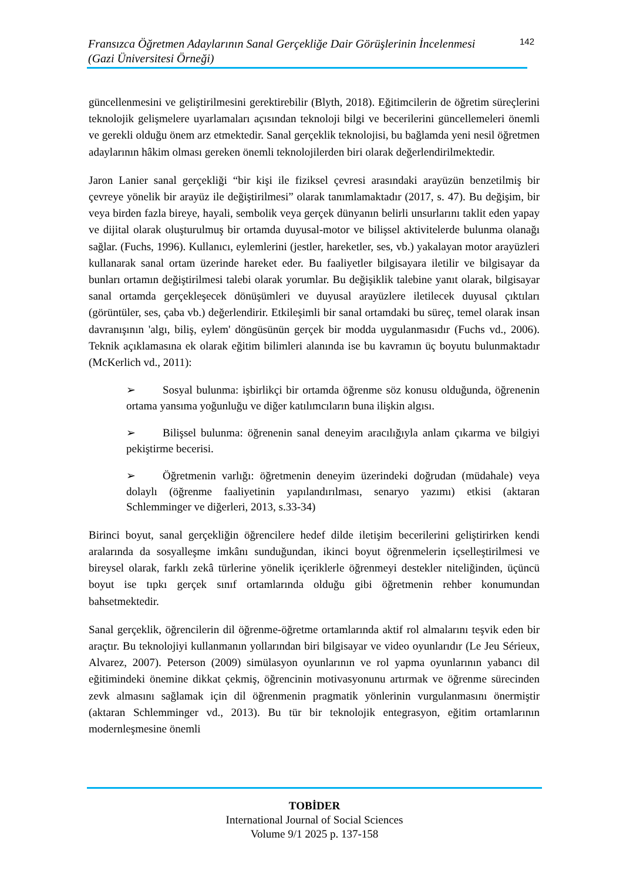Fransızca Öğretmen Adaylarının Sanal Gerçekliğe Dair Görüşlerinin İncelenmesi
(Gazi Üniversitesi Örneği)
142
güncellenmesini ve geliştirilmesini gerektirebilir (Blyth, 2018). Eğitimcilerin de öğretim süreçlerini teknolojik gelişmelere uyarlamaları açısından teknoloji bilgi ve becerilerini güncellemeleri önemli ve gerekli olduğu önem arz etmektedir. Sanal gerçeklik teknolojisi, bu bağlamda yeni nesil öğretmen adaylarının hâkim olması gereken önemli teknolojilerden biri olarak değerlendirilmektedir.
Jaron Lanier sanal gerçekliği “bir kişi ile fiziksel çevresi arasındaki arayüzün benzetilmiş bir çevreye yönelik bir arayüz ile değiştirilmesi” olarak tanımlamaktadır (2017, s. 47). Bu değişim, bir veya birden fazla bireye, hayali, sembolik veya gerçek dünyanın belirli unsurlarını taklit eden yapay ve dijital olarak oluşturulmuş bir ortamda duyusal-motor ve bilişsel aktivitelerde bulunma olanağı sağlar. (Fuchs, 1996). Kullanıcı, eylemlerini (jestler, hareketler, ses, vb.) yakalayan motor arayüzleri kullanarak sanal ortam üzerinde hareket eder. Bu faaliyetler bilgisayara iletilir ve bilgisayar da bunları ortamın değiştirilmesi talebi olarak yorumlar. Bu değişiklik talebine yanıt olarak, bilgisayar sanal ortamda gerçekleşecek dönüşümleri ve duyusal arayüzlere iletilecek duyusal çıktıları (görüntüler, ses, çaba vb.) değerlendirir. Etkileşimli bir sanal ortamdaki bu süreç, temel olarak insan davranışının 'algı, biliş, eylem' döngüsünün gerçek bir modda uygulanmasıdır (Fuchs vd., 2006). Teknik açıklamasına ek olarak eğitim bilimleri alanında ise bu kavramın üç boyutu bulunmaktadır (McKerlich vd., 2011):
➢ Sosyal bulunma: işbirlikçi bir ortamda öğrenme söz konusu olduğunda, öğrenenin ortama yansıma yoğunluğu ve diğer katılımcıların buna ilişkin algısı.
➢ Bilişsel bulunma: öğrenenin sanal deneyim aracılığıyla anlam çıkarma ve bilgiyi pekiştirme becerisi.
➢ Öğretmenin varlığı: öğretmenin deneyim üzerindeki doğrudan (müdahale) veya dolaylı (öğrenme faaliyetinin yapılandırılması, senaryo yazımı) etkisi (aktaran Schlemminger ve diğerleri, 2013, s.33-34)
Birinci boyut, sanal gerçekliğin öğrencilere hedef dilde iletişim becerilerini geliştirirken kendi aralarında da sosyalleşme imkânı sunduğundan, ikinci boyut öğrenmelerin içselleştirilmesi ve bireysel olarak, farklı zekâ türlerine yönelik içeriklerle öğrenmeyi destekler niteliğinden, üçüncü boyut ise tıpkı gerçek sınıf ortamlarında olduğu gibi öğretmenin rehber konumundan bahsetmektedir.
Sanal gerçeklik, öğrencilerin dil öğrenme-öğretme ortamlarında aktif rol almalarını teşvik eden bir araçtır. Bu teknolojiyi kullanmanın yollarından biri bilgisayar ve video oyunlarıdır (Le Jeu Sérieux, Alvarez, 2007). Peterson (2009) simülasyon oyunlarının ve rol yapma oyunlarının yabancı dil eğitimindeki önemine dikkat çekmiş, öğrencinin motivasyonunu artırmak ve öğrenme sürecinden zevk almasını sağlamak için dil öğrenmenin pragmatik yönlerinin vurgulanmasını önermiştir (aktaran Schlemminger vd., 2013). Bu tür bir teknolojik entegrasyon, eğitim ortamlarının modernleşmesine önemli
TOBİDER
International Journal of Social Sciences
Volume 9/1 2025 p. 137-158